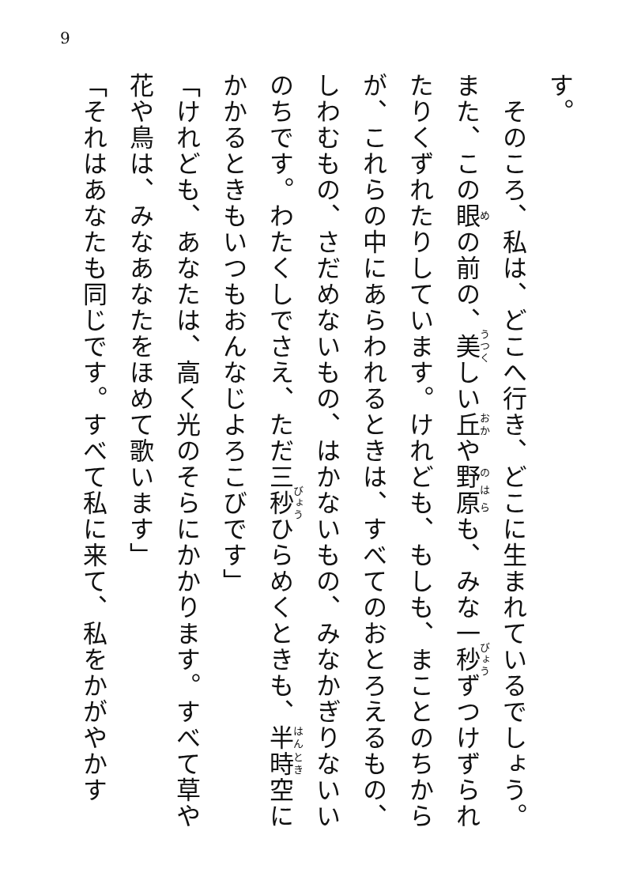9
す。
　そのころ、私は、どこへ行き、どこに生まれているでしょう。また、この眼の前の、美しい丘や野原も、みな一秒ずつけずられたりくずれたりしています。けれども、もしも、まことのちからが、これらの中にあらわれるときは、すべてのおとろえるもの、しわむもの、さだめないもの、はかないもの、みなかぎりないいのちです。わたくしでさえ、ただ三秒ひらめくときも、半時空にかかるときもいつもおんなじよろこびです」
「けれども、あなたは、高く光のそらにかかります。すべて草や花や鳥は、みなあなたをほめて歌います」
「それはあなたも同じです。すべて私に来て、私をかがやかす